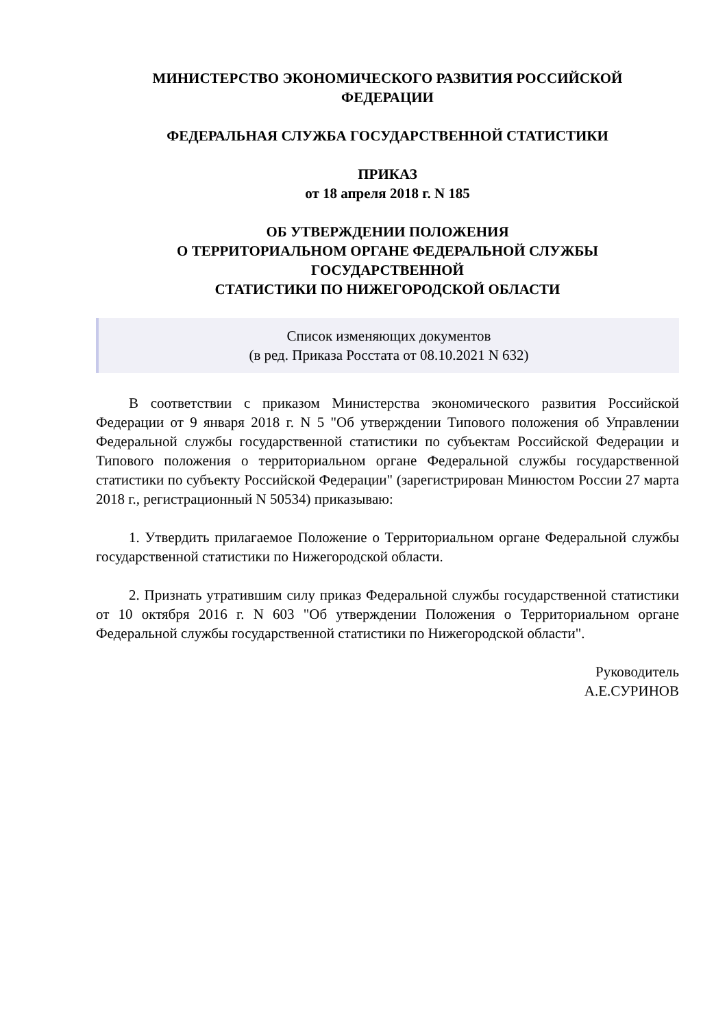МИНИСТЕРСТВО ЭКОНОМИЧЕСКОГО РАЗВИТИЯ РОССИЙСКОЙ
ФЕДЕРАЦИИ
ФЕДЕРАЛЬНАЯ СЛУЖБА ГОСУДАРСТВЕННОЙ СТАТИСТИКИ
ПРИКАЗ
от 18 апреля 2018 г. N 185
ОБ УТВЕРЖДЕНИИ ПОЛОЖЕНИЯ
О ТЕРРИТОРИАЛЬНОМ ОРГАНЕ ФЕДЕРАЛЬНОЙ СЛУЖБЫ
ГОСУДАРСТВЕННОЙ
СТАТИСТИКИ ПО НИЖЕГОРОДСКОЙ ОБЛАСТИ
Список изменяющих документов
(в ред. Приказа Росстата от 08.10.2021 N 632)
В соответствии с приказом Министерства экономического развития Российской Федерации от 9 января 2018 г. N 5 "Об утверждении Типового положения об Управлении Федеральной службы государственной статистики по субъектам Российской Федерации и Типового положения о территориальном органе Федеральной службы государственной статистики по субъекту Российской Федерации" (зарегистрирован Минюстом России 27 марта 2018 г., регистрационный N 50534) приказываю:
1. Утвердить прилагаемое Положение о Территориальном органе Федеральной службы государственной статистики по Нижегородской области.
2. Признать утратившим силу приказ Федеральной службы государственной статистики от 10 октября 2016 г. N 603 "Об утверждении Положения о Территориальном органе Федеральной службы государственной статистики по Нижегородской области".
Руководитель
А.Е.СУРИНОВ